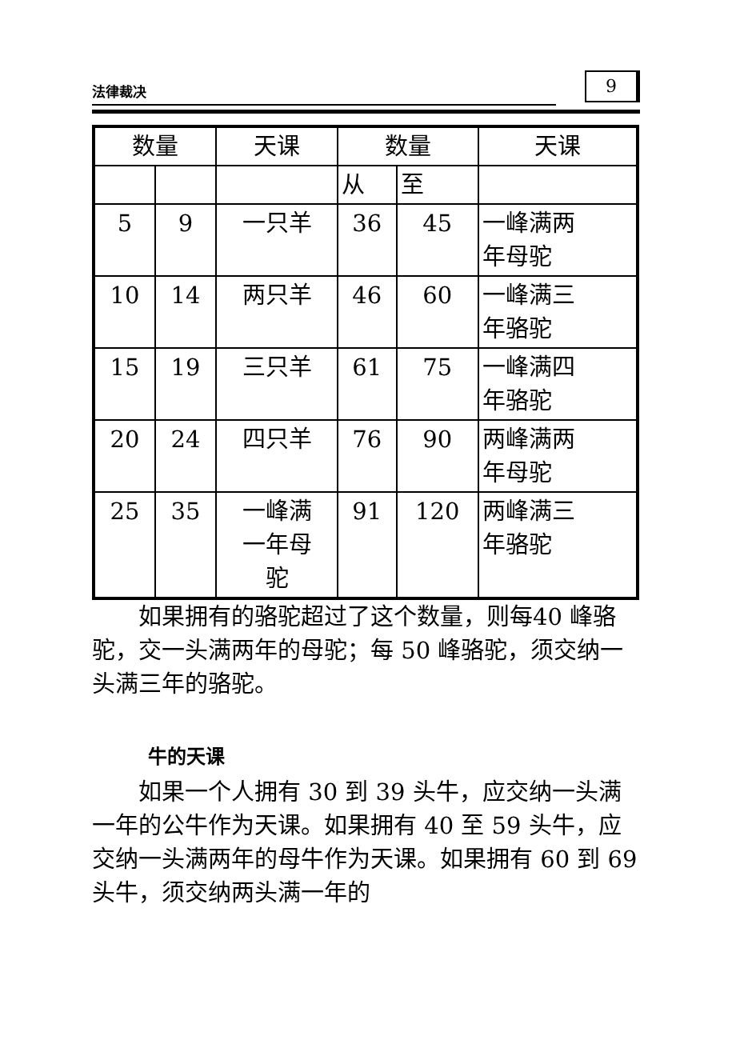法律裁决 9
| 数量 | | 天课 | 数量 | | 天课 |
| --- | --- | --- | --- | --- | --- |
| | | | 从 | 至 | |
| 5 | 9 | 一只羊 | 36 | 45 | 一峰满两 年母驼 |
| 10 | 14 | 两只羊 | 46 | 60 | 一峰满三 年骆驼 |
| 15 | 19 | 三只羊 | 61 | 75 | 一峰满四 年骆驼 |
| 20 | 24 | 四只羊 | 76 | 90 | 两峰满两 年母驼 |
| 25 | 35 | 一峰满 一年母 驼 | 91 | 120 | 两峰满三 年骆驼 |
如果拥有的骆驼超过了这个数量，则每40 峰骆驼，交一头满两年的母驼；每 50 峰骆驼，须交纳一头满三年的骆驼。
牛的天课
如果一个人拥有 30 到 39 头牛，应交纳一头满一年的公牛作为天课。如果拥有 40 至 59 头牛，应交纳一头满两年的母牛作为天课。如果拥有 60 到 69 头牛，须交纳两头满一年的